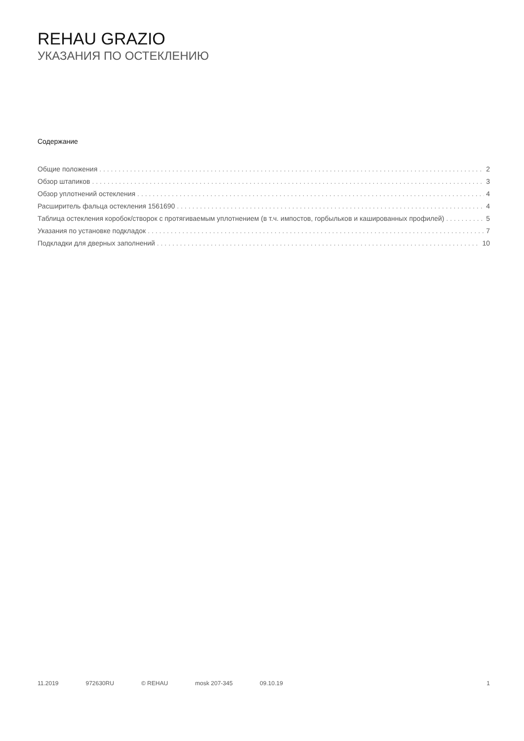REHAU GRAZIO
УКАЗАНИЯ ПО ОСТЕКЛЕНИЮ
Содержание
Общие положения 2
Обзор штапиков 3
Обзор уплотнений остекления 4
Расширитель фальца остекления 1561690 4
Таблица остекления коробок/створок с протягиваемым уплотнением (в т.ч. импостов, горбыльков и кашированных профилей) 5
Указания по установке подкладок 7
Подкладки для дверных заполнений 10
11.2019 972630RU © REHAU mosk 207-345 09.10.19 1